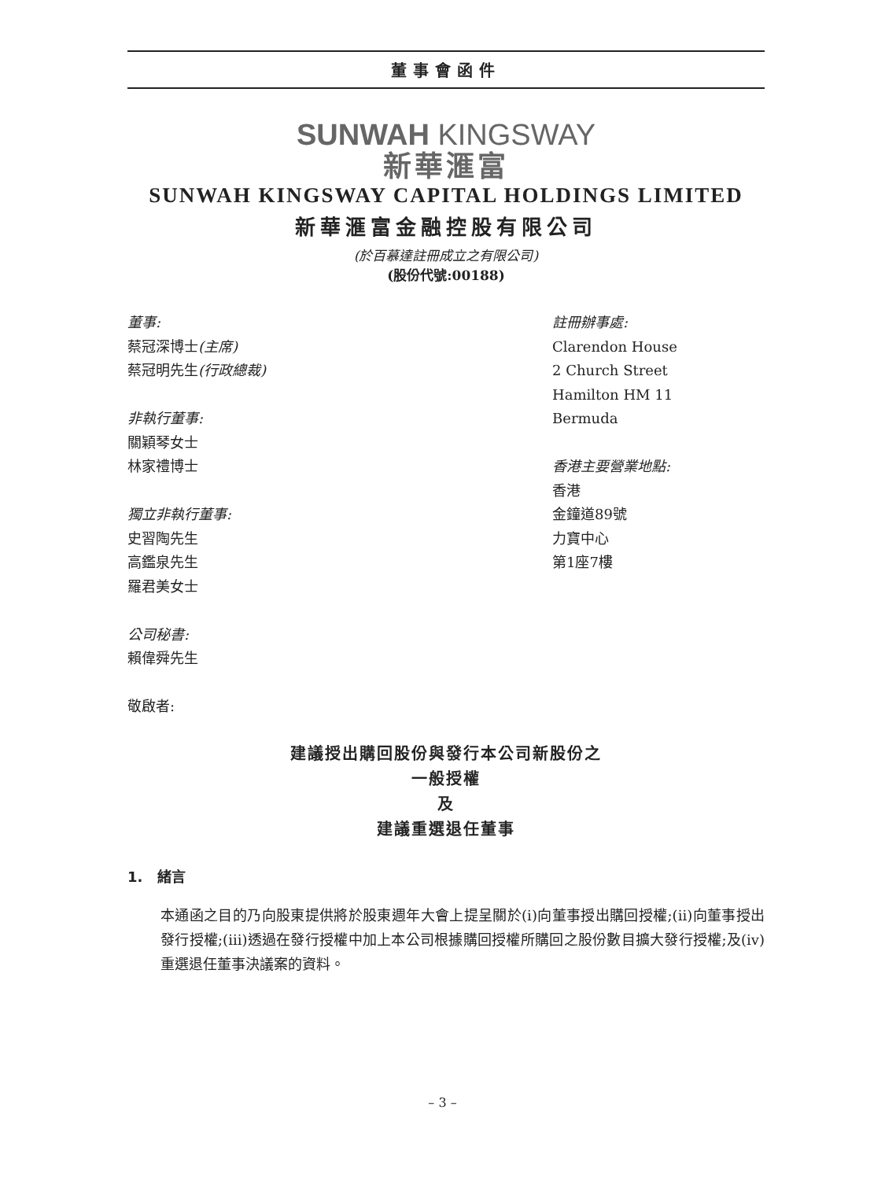董事會函件
SUNWAH KINGSWAY
新華滙富
SUNWAH KINGSWAY CAPITAL HOLDINGS LIMITED
新華滙富金融控股有限公司
(於百慕達註冊成立之有限公司)
(股份代號:00188)
董事:
蔡冠深博士(主席)
蔡冠明先生(行政總裁)
非執行董事:
關穎琴女士
林家禮博士
獨立非執行董事:
史習陶先生
高鑑泉先生
羅君美女士
公司秘書:
賴偉舜先生
敬啟者:
註冊辦事處:
Clarendon House
2 Church Street
Hamilton HM 11
Bermuda
香港主要營業地點:
香港
金鐘道89號
力寶中心
第1座7樓
建議授出購回股份與發行本公司新股份之
一般授權
及
建議重選退任董事
1. 緒言
本通函之目的乃向股東提供將於股東週年大會上提呈關於(i)向董事授出購回授權;(ii)向董事授出發行授權;(iii)透過在發行授權中加上本公司根據購回授權所購回之股份數目擴大發行授權;及(iv)重選退任董事決議案的資料。
– 3 –